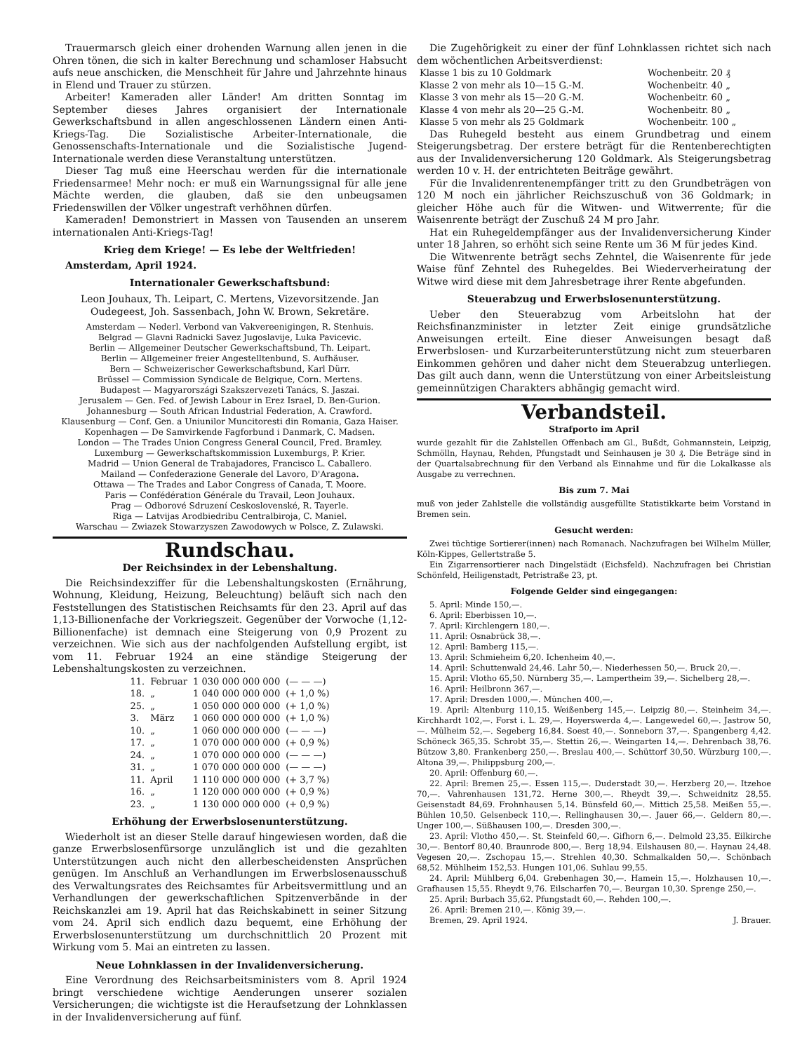Trauermarsch gleich einer drohenden Warnung allen jenen in die Ohren tönen, die sich in kalter Berechnung und schamloser Habsucht aufs neue anschicken, die Menschheit für Jahre und Jahrzehnte hinaus in Elend und Trauer zu stürzen.
Arbeiter! Kameraden aller Länder! Am dritten Sonntag im September dieses Jahres organisiert der Internationale Gewerkschaftsbund in allen angeschlossenen Ländern einen Anti-Kriegs-Tag. Die Sozialistische Arbeiter-Internationale, die Genossenschafts-Internationale und die Sozialistische Jugend-Internationale werden diese Veranstaltung unterstützen.
Dieser Tag muß eine Heerschau werden für die internationale Friedensarmee! Mehr noch: er muß ein Warnungssignal für alle jene Mächte werden, die glauben, daß sie den unbeugsamen Friedenswillen der Völker ungestraft verhöhnen dürfen.
Kameraden! Demonstriert in Massen von Tausenden an unserem internationalen Anti-Kriegs-Tag!
Krieg dem Kriege! — Es lebe der Weltfrieden!
Amsterdam, April 1924.
Internationaler Gewerkschaftsbund:
Leon Jouhaux, Th. Leipart, C. Mertens, Vizevorsitzende. Jan Oudegeest, Joh. Sassenbach, John W. Brown, Sekretäre.
Amsterdam — Nederl. Verbond van Vakvereenigingen, R. Stenhuis.
Belgrad — Glavni Radnicki Savez Jugoslavije, Luka Pavicevic.
Berlin — Allgemeiner Deutscher Gewerkschaftsbund, Th. Leipart.
Berlin — Allgemeiner freier Angestelltenbund, S. Aufhäuser.
Bern — Schweizerischer Gewerkschaftsbund, Karl Dürr.
Brüssel — Commission Syndicale de Belgique, Corn. Mertens.
Budapest — Magyarországi Szakszervezeti Tanács, S. Jaszai.
Jerusalem — Gen. Fed. of Jewish Labour in Erez Israel, D. Ben-Gurion.
Johannesburg — South African Industrial Federation, A. Crawford.
Klausenburg — Conf. Gen. a Uniunilor Muncitoresti din Romania, Gaza Haiser.
Kopenhagen — De Samvirkende Fagforbund i Danmark, C. Madsen.
London — The Trades Union Congress General Council, Fred. Bramley.
Luxemburg — Gewerkschaftskommission Luxemburgs, P. Krier.
Madrid — Union General de Trabajadores, Francisco L. Caballero.
Mailand — Confederazione Generale del Lavoro, D'Aragona.
Ottawa — The Trades and Labor Congress of Canada, T. Moore.
Paris — Confédération Générale du Travail, Leon Jouhaux.
Prag — Odborové Sdruzení Ceskoslovenské, R. Tayerle.
Riga — Latvijas Arodbiedribu Centralbiroja, C. Maniel.
Warschau — Zwiazek Stowarzyszen Zawodowych w Polsce, Z. Zulawski.
Rundschau.
Der Reichsindex in der Lebenshaltung.
Die Reichsindexziffer für die Lebenshaltungskosten (Ernährung, Wohnung, Kleidung, Heizung, Beleuchtung) beläuft sich nach den Feststellungen des Statistischen Reichsamts für den 23. April auf das 1,13-Billionenfache der Vorkriegszeit. Gegenüber der Vorwoche (1,12-Billionenfache) ist demnach eine Steigerung von 0,9 Prozent zu verzeichnen. Wie sich aus der nachfolgenden Aufstellung ergibt, ist vom 11. Februar 1924 an eine ständige Steigerung der Lebenshaltungskosten zu verzeichnen.
| 11. | Februar | 1 030 000 000 000 | (— — —) |
| 18. | „ | 1 040 000 000 000 | (+ 1,0 %) |
| 25. | „ | 1 050 000 000 000 | (+ 1,0 %) |
| 3. | März | 1 060 000 000 000 | (+ 1,0 %) |
| 10. | „ | 1 060 000 000 000 | (— — —) |
| 17. | „ | 1 070 000 000 000 | (+ 0,9 %) |
| 24. | „ | 1 070 000 000 000 | (— — —) |
| 31. | „ | 1 070 000 000 000 | (— — —) |
| 11. | April | 1 110 000 000 000 | (+ 3,7 %) |
| 16. | „ | 1 120 000 000 000 | (+ 0,9 %) |
| 23. | „ | 1 130 000 000 000 | (+ 0,9 %) |
Erhöhung der Erwerbslosenunterstützung.
Wiederholt ist an dieser Stelle darauf hingewiesen worden, daß die ganze Erwerbslosenfürsorge unzulänglich ist und die gezahlten Unterstützungen auch nicht den allerbescheidensten Ansprüchen genügen. Im Anschluß an Verhandlungen im Erwerbslosenausschuß des Verwaltungsrates des Reichsamtes für Arbeitsvermittlung und an Verhandlungen der gewerkschaftlichen Spitzenverbände in der Reichskanzlei am 19. April hat das Reichskabinett in seiner Sitzung vom 24. April sich endlich dazu bequemt, eine Erhöhung der Erwerbslosenunterstützung um durchschnittlich 20 Prozent mit Wirkung vom 5. Mai an eintreten zu lassen.
Neue Lohnklassen in der Invalidenversicherung.
Eine Verordnung des Reichsarbeitsministers vom 8. April 1924 bringt verschiedene wichtige Aenderungen unserer sozialen Versicherungen; die wichtigste ist die Heraufsetzung der Lohnklassen in der Invalidenversicherung auf fünf.
Die Zugehörigkeit zu einer der fünf Lohnklassen richtet sich nach dem wöchentlichen Arbeitsverdienst:
| Klasse 1 bis zu 10 Goldmark | Wochenbeitr. 20 ₰ |
| Klasse 2 von mehr als 10—15 G.-M. | Wochenbeitr. 40 „ |
| Klasse 3 von mehr als 15—20 G.-M. | Wochenbeitr. 60 „ |
| Klasse 4 von mehr als 20—25 G.-M. | Wochenbeitr. 80 „ |
| Klasse 5 von mehr als 25 Goldmark | Wochenbeitr. 100 „ |
Das Ruhegeld besteht aus einem Grundbetrag und einem Steigerungsbetrag. Der erstere beträgt für die Rentenberechtigten aus der Invalidenversicherung 120 Goldmark. Als Steigerungsbetrag werden 10 v. H. der entrichteten Beiträge gewährt.
Für die Invalidenrentenempfänger tritt zu den Grundbeträgen von 120 M noch ein jährlicher Reichszuschuß von 36 Goldmark; in gleicher Höhe auch für die Witwen- und Witwerrente; für die Waisenrente beträgt der Zuschuß 24 M pro Jahr.
Hat ein Ruhegeldempfänger aus der Invalidenversicherung Kinder unter 18 Jahren, so erhöht sich seine Rente um 36 M für jedes Kind.
Die Witwenrente beträgt sechs Zehntel, die Waisenrente für jede Waise fünf Zehntel des Ruhegeldes. Bei Wiederverheiratung der Witwe wird diese mit dem Jahresbetrage ihrer Rente abgefunden.
Steuerabzug und Erwerbslosenunterstützung.
Ueber den Steuerabzug vom Arbeitslohn hat der Reichsfinanzminister in letzter Zeit einige grundsätzliche Anweisungen erteilt. Eine dieser Anweisungen besagt daß Erwerbslosen- und Kurzarbeiterunterstützung nicht zum steuerbaren Einkommen gehören und daher nicht dem Steuerabzug unterliegen. Das gilt auch dann, wenn die Unterstützung von einer Arbeitsleistung gemeinnützigen Charakters abhängig gemacht wird.
Verbandsteil.
Strafporto im April
wurde gezahlt für die Zahlstellen Offenbach am Gl., Bußdt, Gohmannstein, Leipzig, Schmölln, Haynau, Rehden, Pfungstadt und Seinhausen je 30 ₰. Die Beträge sind in der Quartalsabrechnung für den Verband als Einnahme und für die Lokalkasse als Ausgabe zu verrechnen.
Bis zum 7. Mai
muß von jeder Zahlstelle die vollständig ausgefüllte Statistikkarte beim Vorstand in Bremen sein.
Gesucht werden:
Zwei tüchtige Sortierer(innen) nach Romanach. Nachzufragen bei Wilhelm Müller, Köln-Kippes, Gellertstraße 5.
Ein Zigarrensortierer nach Dingelstädt (Eichsfeld). Nachzufragen bei Christian Schönfeld, Heiligenstadt, Petristraße 23, pt.
Folgende Gelder sind eingegangen:
5. April: Minde 150,—.
6. April: Eberbissen 10,—.
7. April: Kirchlengern 180,—.
11. April: Osnabrück 38,—.
12. April: Bamberg 115,—.
13. April: Schmieheim 6,20. Ichenheim 40,—.
14. April: Schuttenwald 24,46. Lahr 50,—. Niederhessen 50,—. Bruck 20,—.
15. April: Vlotho 65,50. Nürnberg 35,—. Lampertheim 39,—. Sichelberg 28,—.
16. April: Heilbronn 367,—.
17. April: Dresden 1000,—. München 400,—.
19. April: Altenburg 110,15. Weißenberg 145,—. Leipzig 80,—. Steinheim 34,—. Kirchhardt 102,—. Forst i. L. 29,—. Hoyerswerda 4,—. Langewedel 60,—. Jastrow 50,—. Mülheim 52,—. Segeberg 16,84. Soest 40,—. Sonneborn 37,—. Spangenberg 4,42. Schöneck 365,35. Schrobt 35,—. Stettin 26,—. Weingarten 14,—. Dehrenbach 38,76. Bützow 3,80. Frankenberg 250,—. Breslau 400,—. Schüttorf 30,50. Würzburg 100,—. Altona 39,—. Philippsburg 200,—.
20. April: Offenburg 60,—.
22. April: Bremen 25,—. Essen 115,—. Duderstadt 30,—. Herzberg 20,—. Itzehoe 70,—. Vahrenhausen 131,72. Herne 300,—. Rheydt 39,—. Schweidnitz 28,55. Geisenstadt 84,69. Frohnhausen 5,14. Bünsfeld 60,—. Mittich 25,58. Meißen 55,—. Bühlen 10,50. Gelsenbeck 110,—. Rellinghausen 30,—. Jauer 66,—. Geldern 80,—. Unger 100,—. Süßhausen 100,—. Dresden 300,—.
23. April: Vlotho 450,—. St. Steinfeld 60,—. Gifhorn 6,—. Delmold 23,35. Eilkirche 30,—. Bentorf 80,40. Braunrode 800,—. Berg 18,94. Eilshausen 80,—. Haynau 24,48. Vegesen 20,—. Zschopau 15,—. Strehlen 40,30. Schmalkalden 50,—. Schönbach 68,52. Mühlheim 152,53. Hungen 101,06. Suhlau 99,55.
24. April: Mühlberg 6,04. Grebenhagen 30,—. Hamein 15,—. Holzhausen 10,—. Grafhausen 15,55. Rheydt 9,76. Eilscharfen 70,—. Beurgan 10,30. Sprenge 250,—.
25. April: Burbach 35,62. Pfungstadt 60,—. Rehden 100,—.
26. April: Bremen 210,—. König 39,—.
Bremen, 29. April 1924. J. Brauer.